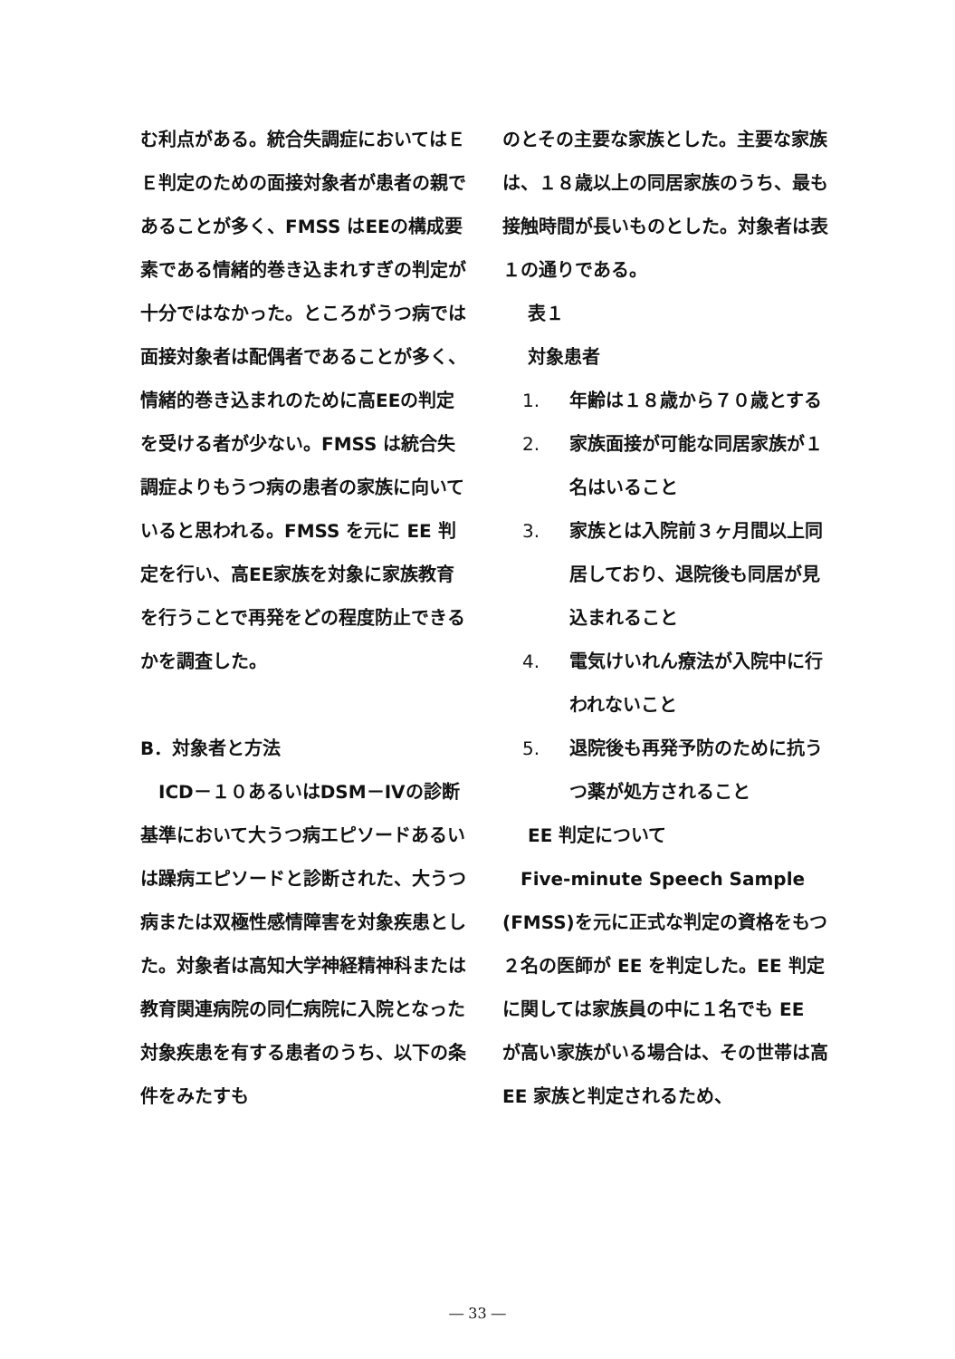む利点がある。統合失調症においてはＥＥ判定のための面接対象者が患者の親であることが多く、FMSS はEEの構成要素である情緒的巻き込まれすぎの判定が十分ではなかった。ところがうつ病では面接対象者は配偶者であることが多く、情緒的巻き込まれのために高EEの判定を受ける者が少ない。FMSS は統合失調症よりもうつ病の患者の家族に向いていると思われる。FMSS を元に EE 判定を行い、高EE家族を対象に家族教育を行うことで再発をどの程度防止できるかを調査した。
B．対象者と方法
　ICD－１０あるいはDSM－IVの診断基準において大うつ病エピソードあるいは躁病エピソードと診断された、大うつ病または双極性感情障害を対象疾患とした。対象者は高知大学神経精神科または教育関連病院の同仁病院に入院となった対象疾患を有する患者のうち、以下の条件をみたすも
のとその主要な家族とした。主要な家族は、１８歳以上の同居家族のうち、最も接触時間が長いものとした。対象者は表１の通りである。
表１
対象患者
1. 年齢は１８歳から７０歳とする
2. 家族面接が可能な同居家族が１名はいること
3. 家族とは入院前３ヶ月間以上同居しており、退院後も同居が見込まれること
4. 電気けいれん療法が入院中に行われないこと
5. 退院後も再発予防のために抗うつ薬が処方されること
EE 判定について
　Five-minute Speech Sample (FMSS)を元に正式な判定の資格をもつ２名の医師が EE を判定した。EE 判定に関しては家族員の中に１名でも EE が高い家族がいる場合は、その世帯は高 EE 家族と判定されるため、
― 33 ―